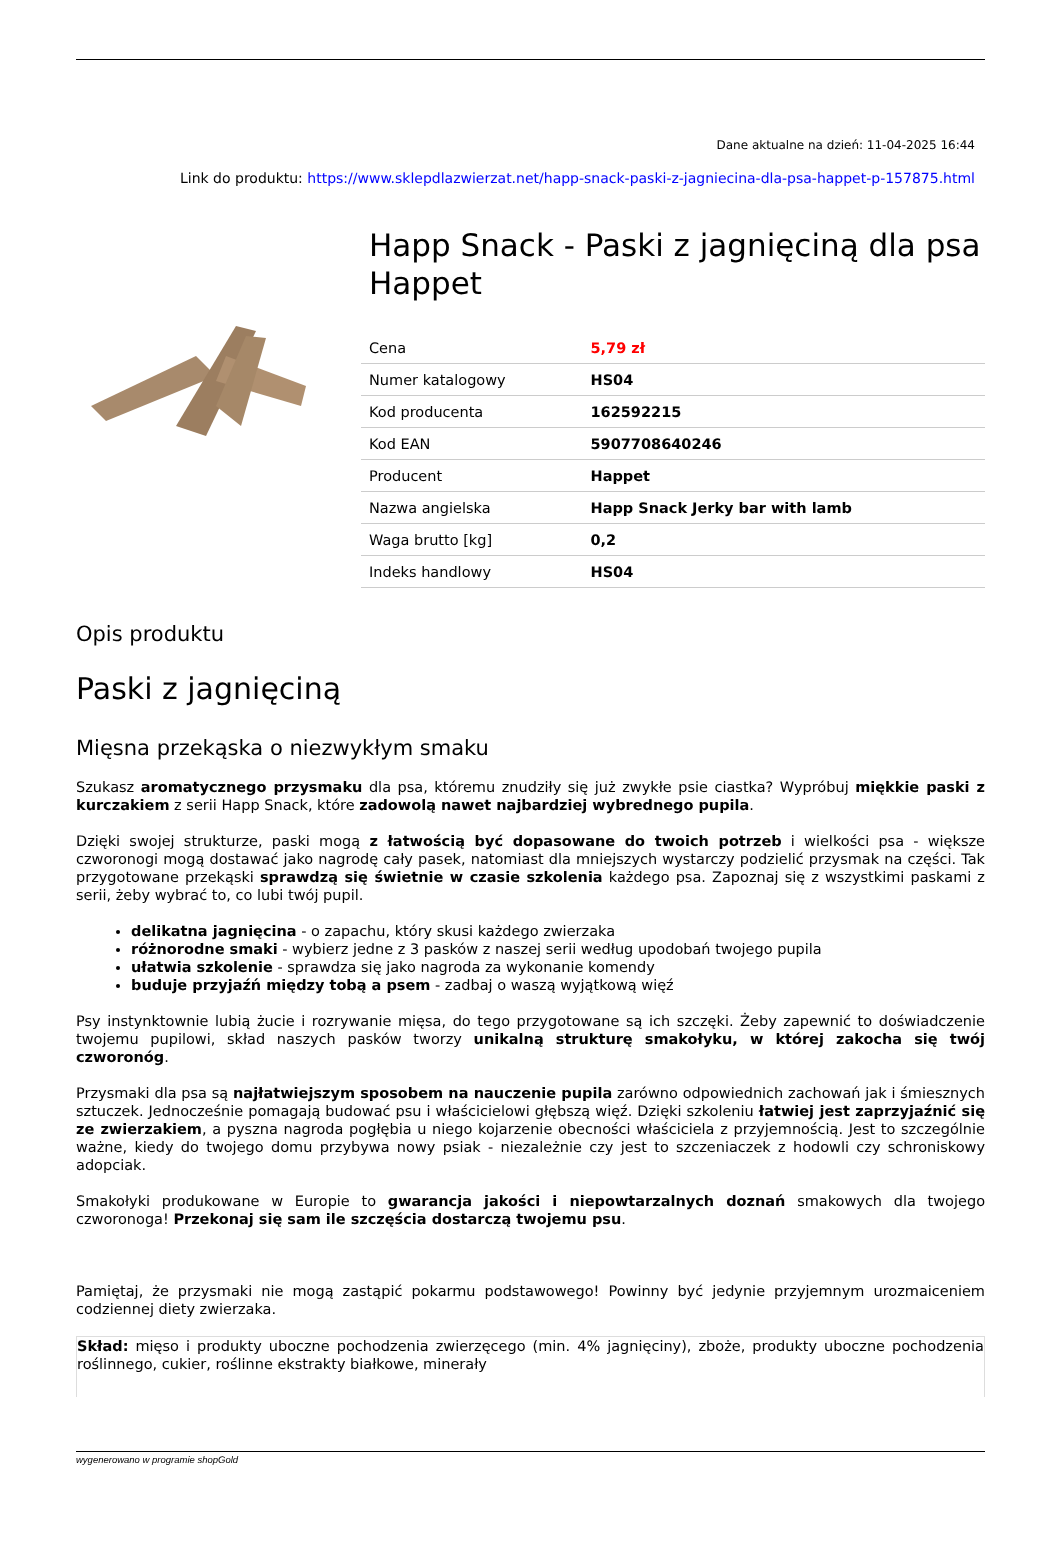Dane aktualne na dzień: 11-04-2025 16:44
Link do produktu: https://www.sklepdlazwierzat.net/happ-snack-paski-z-jagniecina-dla-psa-happet-p-157875.html
Happ Snack - Paski z jagnięciną dla psa Happet
| Cena | 5,79 zł |
| Numer katalogowy | HS04 |
| Kod producenta | 162592215 |
| Kod EAN | 5907708640246 |
| Producent | Happet |
| Nazwa angielska | Happ Snack Jerky bar with lamb |
| Waga brutto [kg] | 0,2 |
| Indeks handlowy | HS04 |
Opis produktu
Paski z jagnięciną
Mięsna przekąska o niezwykłym smaku
Szukasz aromatycznego przysmaku dla psa, któremu znudziły się już zwykłe psie ciastka? Wypróbuj miękkie paski z kurczakiem z serii Happ Snack, które zadowolą nawet najbardziej wybrednego pupila.
Dzięki swojej strukturze, paski mogą z łatwością być dopasowane do twoich potrzeb i wielkości psa - większe czworonogi mogą dostawać jako nagrodę cały pasek, natomiast dla mniejszych wystarczy podzielić przysmak na części. Tak przygotowane przekąski sprawdzą się świetnie w czasie szkolenia każdego psa. Zapoznaj się z wszystkimi paskami z serii, żeby wybrać to, co lubi twój pupil.
delikatna jagnięcina - o zapachu, który skusi każdego zwierzaka
różnorodne smaki - wybierz jedne z 3 pasków z naszej serii według upodobań twojego pupila
ułatwia szkolenie - sprawdza się jako nagroda za wykonanie komendy
buduje przyjaźń między tobą a psem - zadbaj o waszą wyjątkową więź
Psy instynktownie lubią żucie i rozrywanie mięsa, do tego przygotowane są ich szczęki. Żeby zapewnić to doświadczenie twojemu pupilowi, skład naszych pasków tworzy unikalną strukturę smakołyku, w której zakocha się twój czworonóg.
Przysmaki dla psa są najłatwiejszym sposobem na nauczenie pupila zarówno odpowiednich zachowań jak i śmiesznych sztuczek. Jednocześnie pomagają budować psu i właścicielowi głębszą więź. Dzięki szkoleniu łatwiej jest zaprzyjaźnić się ze zwierzakiem, a pyszna nagroda pogłębia u niego kojarzenie obecności właściciela z przyjemnością. Jest to szczególnie ważne, kiedy do twojego domu przybywa nowy psiak - niezależnie czy jest to szczeniaczek z hodowli czy schroniskowy adopciak.
Smakołyki produkowane w Europie to gwarancja jakości i niepowtarzalnych doznań smakowych dla twojego czworonoga! Przekonaj się sam ile szczęścia dostarczą twojemu psu.
Pamiętaj, że przysmaki nie mogą zastąpić pokarmu podstawowego! Powinny być jedynie przyjemnym urozmaiceniem codziennej diety zwierzaka.
Skład: mięso i produkty uboczne pochodzenia zwierzęcego (min. 4% jagnięciny), zboże, produkty uboczne pochodzenia roślinnego, cukier, roślinne ekstrakty białkowe, minerały
wygenerowano w programie shopGold